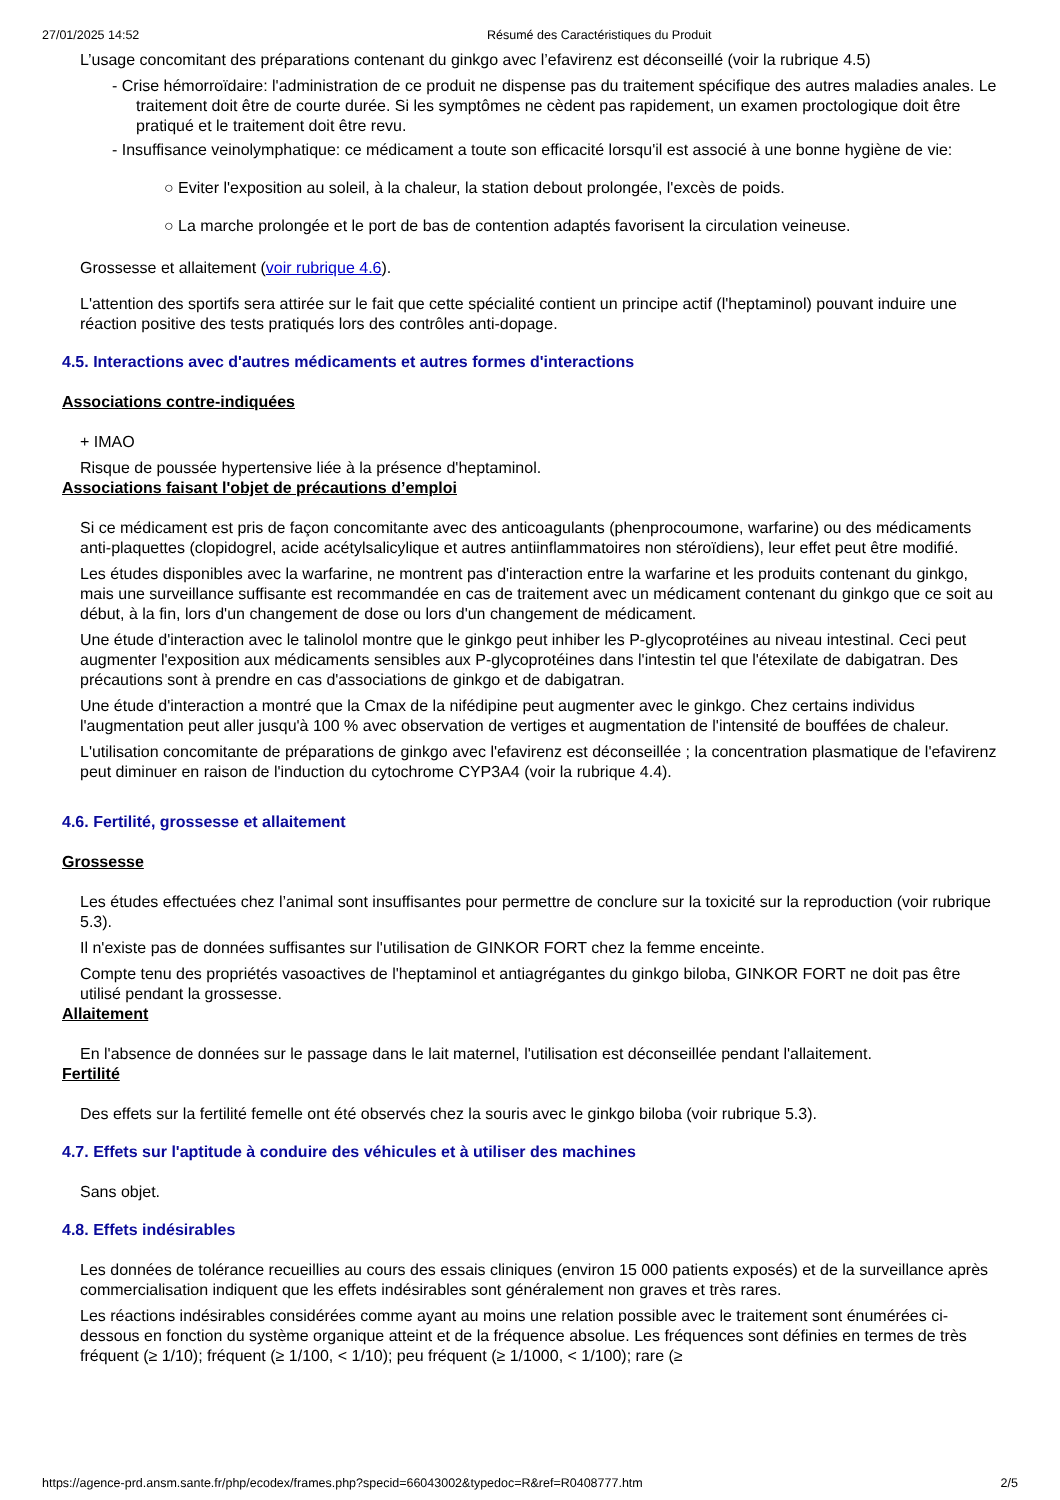27/01/2025 14:52 Résumé des Caractéristiques du Produit
L’usage concomitant des préparations contenant du ginkgo avec l’efavirenz est déconseillé (voir la rubrique 4.5)
- Crise hémorroïdaire: l'administration de ce produit ne dispense pas du traitement spécifique des autres maladies anales. Le traitement doit être de courte durée. Si les symptômes ne cèdent pas rapidement, un examen proctologique doit être pratiqué et le traitement doit être revu.
- Insuffisance veinolymphatique: ce médicament a toute son efficacité lorsqu'il est associé à une bonne hygiène de vie:
○ Eviter l'exposition au soleil, à la chaleur, la station debout prolongée, l'excès de poids.
○ La marche prolongée et le port de bas de contention adaptés favorisent la circulation veineuse.
Grossesse et allaitement (voir rubrique 4.6).
L'attention des sportifs sera attirée sur le fait que cette spécialité contient un principe actif (l'heptaminol) pouvant induire une réaction positive des tests pratiqués lors des contrôles anti-dopage.
4.5. Interactions avec d'autres médicaments et autres formes d'interactions
Associations contre-indiquées
+ IMAO
Risque de poussée hypertensive liée à la présence d'heptaminol.
Associations faisant l'objet de précautions d’emploi
Si ce médicament est pris de façon concomitante avec des anticoagulants (phenprocoumone, warfarine) ou des médicaments anti-plaquettes (clopidogrel, acide acétylsalicylique et autres antiinflammatoires non stéroïdiens), leur effet peut être modifié.
Les études disponibles avec la warfarine, ne montrent pas d'interaction entre la warfarine et les produits contenant du ginkgo, mais une surveillance suffisante est recommandée en cas de traitement avec un médicament contenant du ginkgo que ce soit au début, à la fin, lors d'un changement de dose ou lors d'un changement de médicament.
Une étude d'interaction avec le talinolol montre que le ginkgo peut inhiber les P-glycoprotéines au niveau intestinal. Ceci peut augmenter l'exposition aux médicaments sensibles aux P-glycoprotéines dans l'intestin tel que l'étexilate de dabigatran. Des précautions sont à prendre en cas d'associations de ginkgo et de dabigatran.
Une étude d'interaction a montré que la Cmax de la nifédipine peut augmenter avec le ginkgo. Chez certains individus l'augmentation peut aller jusqu'à 100 % avec observation de vertiges et augmentation de l'intensité de bouffées de chaleur.
L'utilisation concomitante de préparations de ginkgo avec l'efavirenz est déconseillée ; la concentration plasmatique de l'efavirenz peut diminuer en raison de l'induction du cytochrome CYP3A4 (voir la rubrique 4.4).
4.6. Fertilité, grossesse et allaitement
Grossesse
Les études effectuées chez l’animal sont insuffisantes pour permettre de conclure sur la toxicité sur la reproduction (voir rubrique 5.3).
Il n'existe pas de données suffisantes sur l'utilisation de GINKOR FORT chez la femme enceinte.
Compte tenu des propriétés vasoactives de l'heptaminol et antiagrégantes du ginkgo biloba, GINKOR FORT ne doit pas être utilisé pendant la grossesse.
Allaitement
En l'absence de données sur le passage dans le lait maternel, l'utilisation est déconseillée pendant l'allaitement.
Fertilité
Des effets sur la fertilité femelle ont été observés chez la souris avec le ginkgo biloba (voir rubrique 5.3).
4.7. Effets sur l'aptitude à conduire des véhicules et à utiliser des machines
Sans objet.
4.8. Effets indésirables
Les données de tolérance recueillies au cours des essais cliniques (environ 15 000 patients exposés) et de la surveillance après commercialisation indiquent que les effets indésirables sont généralement non graves et très rares.
Les réactions indésirables considérées comme ayant au moins une relation possible avec le traitement sont énumérées ci-dessous en fonction du système organique atteint et de la fréquence absolue. Les fréquences sont définies en termes de très fréquent (≥ 1/10); fréquent (≥ 1/100, < 1/10); peu fréquent (≥ 1/1000, < 1/100); rare (≥
https://agence-prd.ansm.sante.fr/php/ecodex/frames.php?specid=66043002&typedoc=R&ref=R0408777.htm 2/5